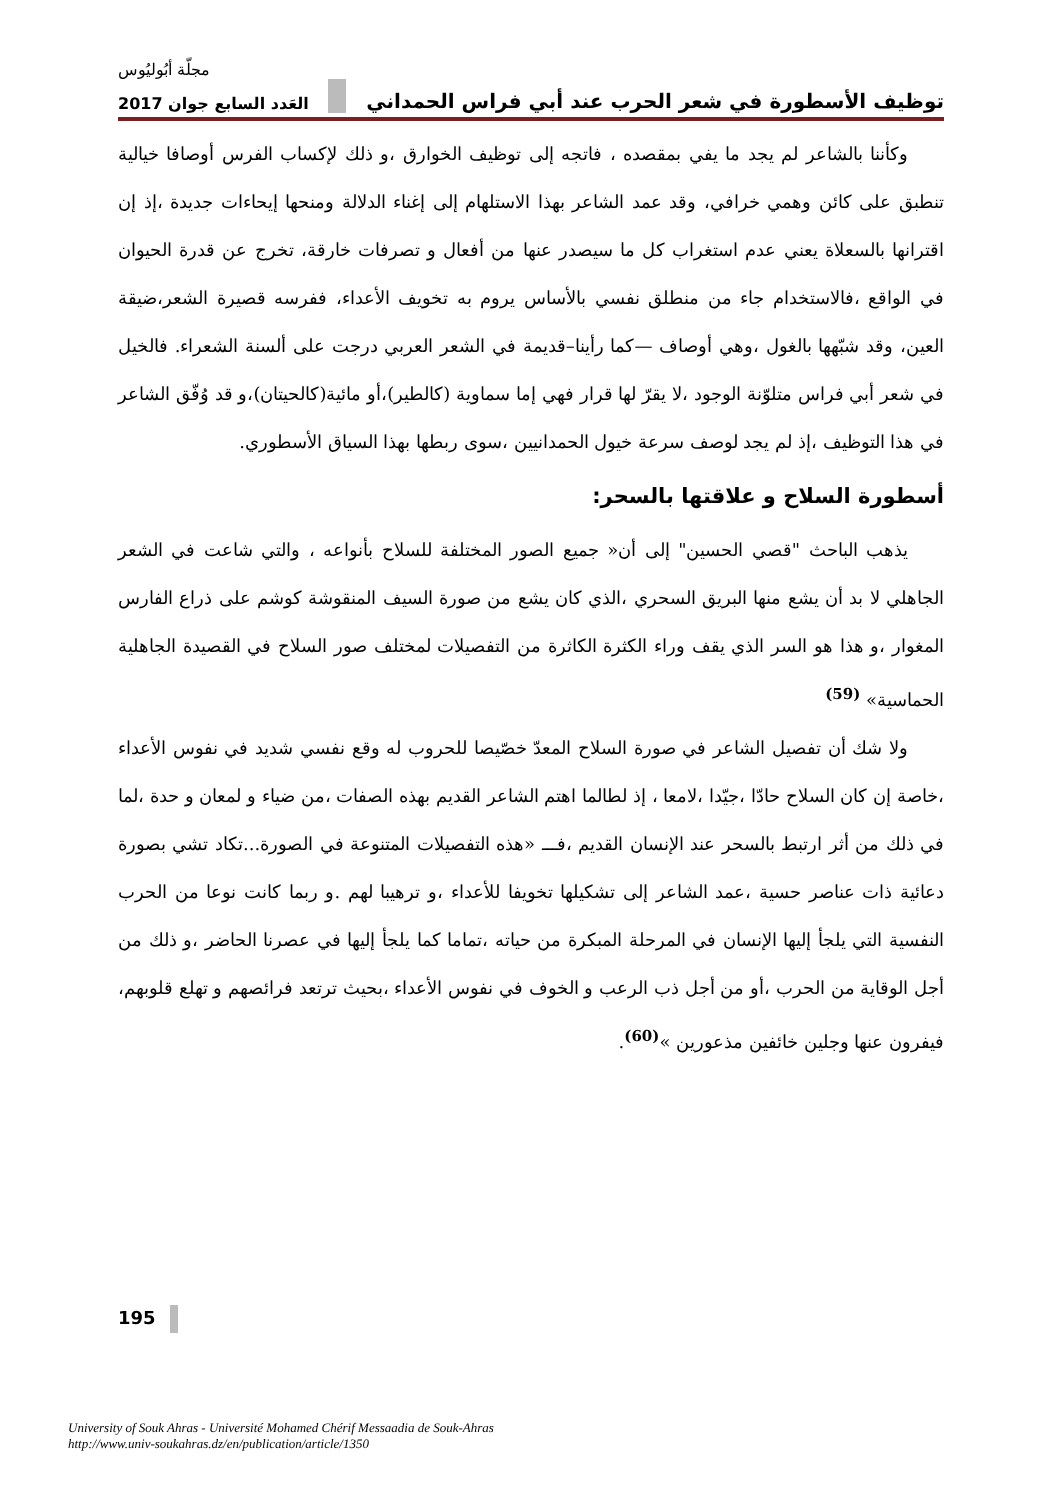مجلّة أبُوليُوس
توظيف الأسطورة في شعر الحرب عند أبي فراس الحمداني العَدد السابع جوان 2017
وكأننا بالشاعر لم يجد ما يفي بمقصده ، فاتجه إلى توظيف الخوارق ،و ذلك لإكساب الفرس أوصافا خيالية تنطبق على كائن وهمي خرافي، وقد عمد الشاعر بهذا الاستلهام إلى إغناء الدلالة ومنحها إيحاءات جديدة ،إذ إن اقترانها بالسعلاة يعني عدم استغراب كل ما سيصدر عنها من أفعال و تصرفات خارقة، تخرج عن قدرة الحيوان في الواقع ،فالاستخدام جاء من منطلق نفسي بالأساس يروم به تخويف الأعداء، ففرسه قصيرة الشعر،ضيقة العين، وقد شبّهها بالغول ،وهي أوصاف —كما رأينا–قديمة في الشعر العربي درجت على ألسنة الشعراء. فالخيل في شعر أبي فراس متلوّنة الوجود ،لا يقرّ لها قرار فهي إما سماوية (كالطير)،أو مائية(كالحيتان)،و قد وُفّق الشاعر في هذا التوظيف ،إذ لم يجد لوصف سرعة خيول الحمدانيين ،سوى ربطها بهذا السياق الأسطوري.
أسطورة السلاح و علاقتها بالسحر:
يذهب الباحث "قصي الحسين" إلى أن« جميع الصور المختلفة للسلاح بأنواعه ، والتي شاعت في الشعر الجاهلي لا بد أن يشع منها البريق السحري ،الذي كان يشع من صورة السيف المنقوشة كوشم على ذراع الفارس المغوار ،و هذا هو السر الذي يقف وراء الكثرة الكاثرة من التفصيلات لمختلف صور السلاح في القصيدة الجاهلية الحماسية» <sup>(59)</sup>
ولا شك أن تفصيل الشاعر في صورة السلاح المعدّ خصّيصا للحروب له وقع نفسي شديد في نفوس الأعداء ،خاصة إن كان السلاح حادّا ،جيّدا ،لامعا ، إذ لطالما اهتم الشاعر القديم بهذه الصفات ،من ضياء و لمعان و حدة ،لما في ذلك من أثر ارتبط بالسحر عند الإنسان القديم ،فـــ «هذه التفصيلات المتنوعة في الصورة...تكاد تشي بصورة دعائية ذات عناصر حسية ،عمد الشاعر إلى تشكيلها تخويفا للأعداء ،و ترهيبا لهم .و ربما كانت نوعا من الحرب النفسية التي يلجأ إليها الإنسان في المرحلة المبكرة من حياته ،تماما كما يلجأ إليها في عصرنا الحاضر ،و ذلك من أجل الوقاية من الحرب ،أو من أجل ذب الرعب و الخوف في نفوس الأعداء ،بحيث ترتعد فرائصهم و تهلع قلوبهم، فيفرون عنها وجلين خائفين مذعورين »<sup>(60)</sup>.
195
University of Souk Ahras - Université Mohamed Chérif Messaadia de Souk-Ahras
http://www.univ-soukahras.dz/en/publication/article/1350